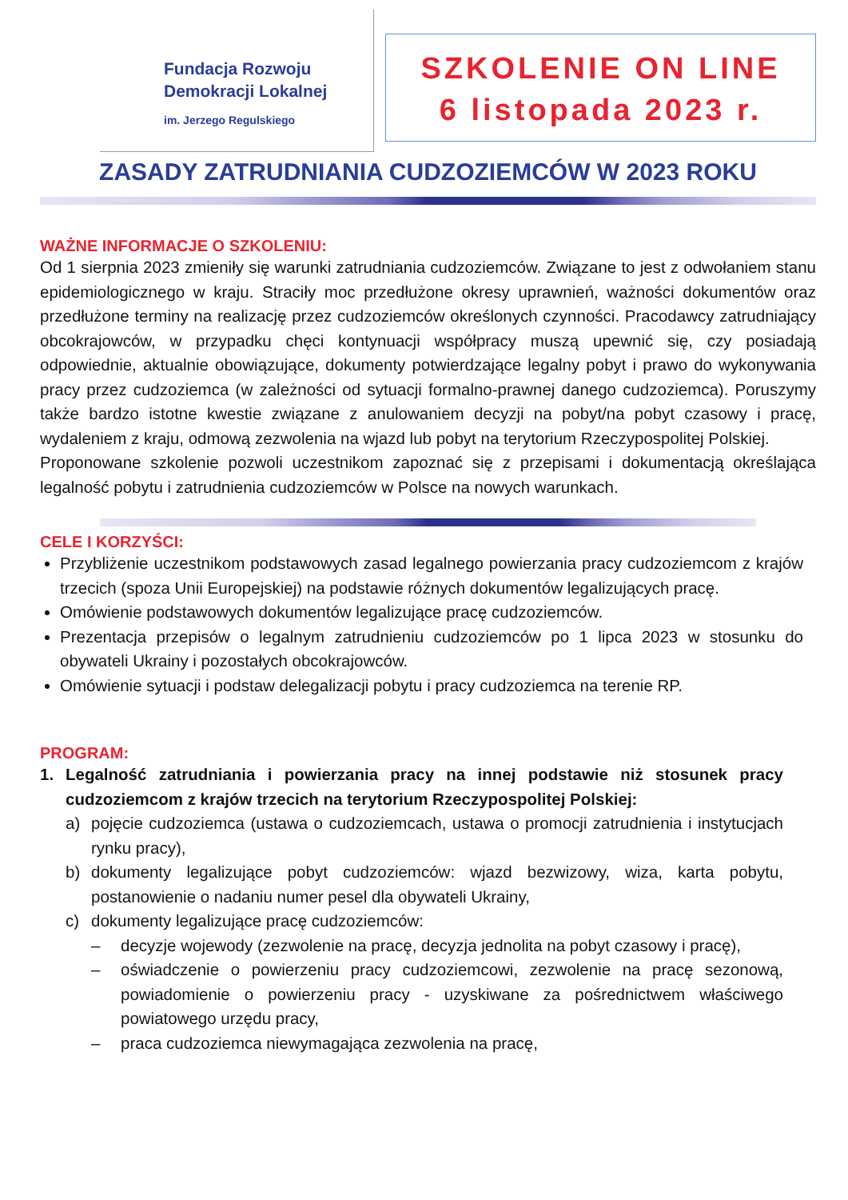Fundacja Rozwoju
Demokracji Lokalnej
im. Jerzego Regulskiego
SZKOLENIE ON LINE
6 listopada 2023 r.
ZASADY ZATRUDNIANIA CUDZOZIEMCÓW W 2023 ROKU
WAŻNE INFORMACJE O SZKOLENIU:
Od 1 sierpnia 2023 zmieniły się warunki zatrudniania cudzoziemców. Związane to jest z odwołaniem stanu epidemiologicznego w kraju. Straciły moc przedłużone okresy uprawnień, ważności dokumentów oraz przedłużone terminy na realizację przez cudzoziemców określonych czynności. Pracodawcy zatrudniający obcokrajowców, w przypadku chęci kontynuacji współpracy muszą upewnić się, czy posiadają odpowiednie, aktualnie obowiązujące, dokumenty potwierdzające legalny pobyt i prawo do wykonywania pracy przez cudzoziemca (w zależności od sytuacji formalno-prawnej danego cudzoziemca). Poruszymy także bardzo istotne kwestie związane z anulowaniem decyzji na pobyt/na pobyt czasowy i pracę, wydaleniem z kraju, odmową zezwolenia na wjazd lub pobyt na terytorium Rzeczypospolitej Polskiej.
Proponowane szkolenie pozwoli uczestnikom zapoznać się z przepisami i dokumentacją określająca legalność pobytu i zatrudnienia cudzoziemców w Polsce na nowych warunkach.
CELE I KORZYŚCI:
Przybliżenie uczestnikom podstawowych zasad legalnego powierzania pracy cudzoziemcom z krajów trzecich (spoza Unii Europejskiej) na podstawie różnych dokumentów legalizujących pracę.
Omówienie podstawowych dokumentów legalizujące pracę cudzoziemców.
Prezentacja przepisów o legalnym zatrudnieniu cudzoziemców po 1 lipca 2023 w stosunku do obywateli Ukrainy i pozostałych obcokrajowców.
Omówienie sytuacji i podstaw delegalizacji pobytu i pracy cudzoziemca na terenie RP.
PROGRAM:
1. Legalność zatrudniania i powierzania pracy na innej podstawie niż stosunek pracy cudzoziemcom z krajów trzecich na terytorium Rzeczypospolitej Polskiej:
a) pojęcie cudzoziemca (ustawa o cudzoziemcach, ustawa o promocji zatrudnienia i instytucjach rynku pracy),
b) dokumenty legalizujące pobyt cudzoziemców: wjazd bezwizowy, wiza, karta pobytu, postanowienie o nadaniu numer pesel dla obywateli Ukrainy,
c) dokumenty legalizujące pracę cudzoziemców:
– decyzje wojewody (zezwolenie na pracę, decyzja jednolita na pobyt czasowy i pracę),
– oświadczenie o powierzeniu pracy cudzoziemcowi, zezwolenie na pracę sezonową, powiadomienie o powierzeniu pracy - uzyskiwane za pośrednictwem właściwego powiatowego urzędu pracy,
– praca cudzoziemca niewymagająca zezwolenia na pracę,